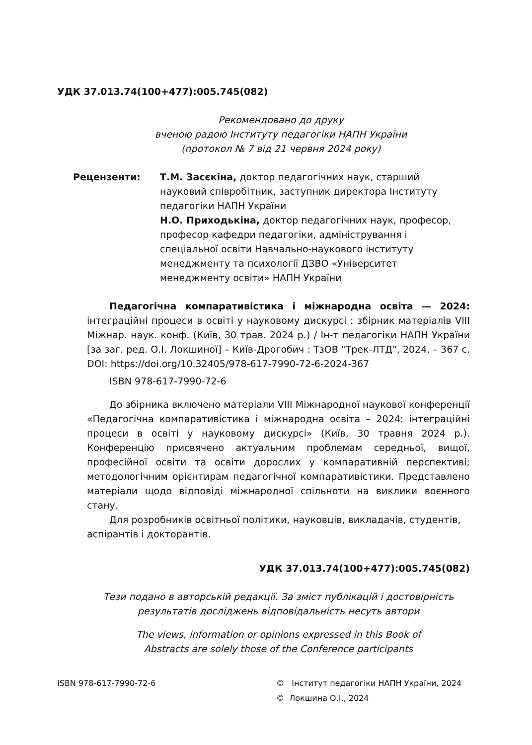УДК 37.013.74(100+477):005.745(082)
Рекомендовано до друку
вченою радою Інституту педагогіки НАПН України
(протокол № 7 від 21 червня 2024 року)
Рецензенти: Т.М. Засєкіна, доктор педагогічних наук, старший науковий співробітник, заступник директора Інституту педагогіки НАПН України
Н.О. Приходькіна, доктор педагогічних наук, професор, професор кафедри педагогіки, адміністрування і спеціальної освіти Навчально-наукового інституту менеджменту та психології ДЗВО «Університет менеджменту освіти» НАПН України
Педагогічна компаративістика і міжнародна освіта — 2024: інтеграційні процеси в освіті у науковому дискурсі : збірник матеріалів VIII Міжнар. наук. конф. (Київ, 30 трав. 2024 р.) / Ін-т педагогіки НАПН України [за заг. ред. О.І. Локшиної] – Київ-Дрогобич : ТзОВ "Трек-ЛТД", 2024. – 367 с. DOI: https://doi.org/10.32405/978-617-7990-72-6-2024-367
ISBN 978-617-7990-72-6
До збірника включено матеріали VIII Міжнародної наукової конференції «Педагогічна компаративістика і міжнародна освіта – 2024: інтеграційні процеси в освіті у науковому дискурсі» (Київ, 30 травня 2024 р.). Конференцію присвячено актуальним проблемам середньої, вищої, професійної освіти та освіти дорослих у компаративній перспективі; методологічним орієнтирам педагогічної компаративістики. Представлено матеріали щодо відповіді міжнародної спільноти на виклики воєнного стану.
Для розробників освітньої політики, науковців, викладачів, студентів, аспірантів і докторантів.
УДК 37.013.74(100+477):005.745(082)
Тези подано в авторській редакції. За зміст публікацій і достовірність результатів досліджень відповідальність несуть автори
The views, information or opinions expressed in this Book of
Abstracts are solely those of the Conference participants
ISBN 978-617-7990-72-6 © Інститут педагогіки НАПН України, 2024
© Локшина О.І., 2024